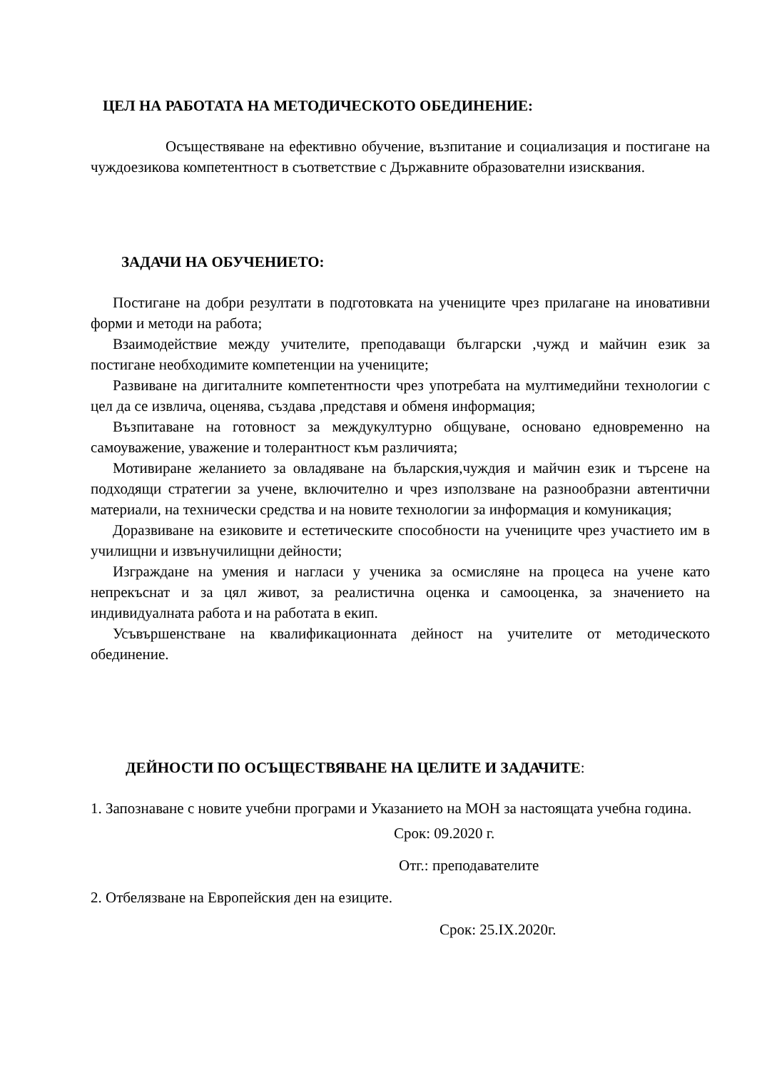ЦЕЛ НА РАБОТАТА НА МЕТОДИЧЕСКОТО ОБЕДИНЕНИЕ:
Осъществяване на ефективно обучение, възпитание и социализация и постигане на чуждоезикова компетентност в съответствие с Държавните образователни изисквания.
ЗАДАЧИ НА ОБУЧЕНИЕТО:
Постигане на добри резултати в подготовката на учениците чрез прилагане на иновативни форми и методи на работа;
Взаимодействие между учителите, преподаващи български ,чужд и майчин език за постигане необходимите компетенции на учениците;
Развиване на дигиталните компетентности чрез употребата на мултимедийни технологии с цел да се извлича, оценява, създава ,представя и обменя информация;
Възпитаване на готовност за междукултурно общуване, основано едновременно на самоуважение, уважение и толерантност към различията;
Мотивиране желанието за овладяване на бъларския,чуждия и майчин език и търсене на подходящи стратегии за учене, включително и чрез използване на разнообразни автентични материали, на технически средства и на новите технологии за информация и комуникация;
Доразвиване на езиковите и естетическите способности на учениците чрез участието им в училищни и извънучилищни дейности;
Изграждане на умения и нагласи у ученика за осмисляне на процеса на учене като непрекъснат и за цял живот, за реалистична оценка и самооценка, за значението на индивидуалната работа и на работата в екип.
Усъвършенстване на квалификационната дейност на учителите от методическото обединение.
ДЕЙНОСТИ ПО ОСЪЩЕСТВЯВАНЕ НА ЦЕЛИТЕ И ЗАДАЧИТЕ:
1. Запознаване с новите учебни програми и Указанието на МОН за настоящата учебна година.
Срок: 09.2020 г.
Отг.: преподавателите
2. Отбелязване на Европейския ден на езиците.
Срок: 25.IX.2020г.